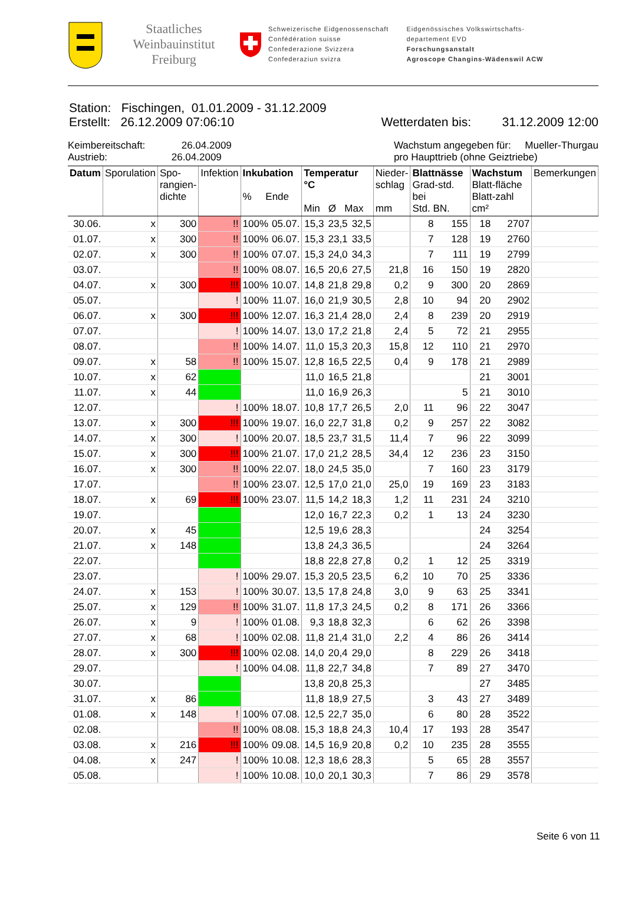Staatliches Weinbauinstitut Freiburg
Schweizerische Eidgenossenschaft
Confédération suisse
Confederazione Svizzera
Confederaziun svizra
Eidgenössisches Volkswirtschafts-
departement EVD
Forschungsanstalt
Agroscope Changins-Wädenswil ACW
Station: Fischingen, 01.01.2009 - 31.12.2009
Erstellt: 26.12.2009 07:06:10 Wetterdaten bis: 31.12.2009 12:00
Keimbereitschaft: 26.04.2009
Austrieb: 26.04.2009
Wachstum angegeben für: Mueller-Thurgau
pro Haupttrieb (ohne Geiztriebe)
| Datum | Sporulation | Spo- rangien- dichte | Infektion | Inkubation % Ende | | Temperatur °C Min Ø Max | | | Nieder- schlag mm | Blattnässe Grad-std. bei Std. BN. | | Wachstum Blatt-fläche Blatt-zahl cm² | | Bemerkungen |
| --- | --- | --- | --- | --- | --- | --- | --- | --- | --- | --- | --- | --- | --- | --- |
| 30.06. | x | 300 | !! | 100% | 05.07. | 15,3 | 23,5 | 32,5 | | 8 | 155 | 18 | 2707 | |
| 01.07. | x | 300 | !! | 100% | 06.07. | 15,3 | 23,1 | 33,5 | | 7 | 128 | 19 | 2760 | |
| 02.07. | x | 300 | !! | 100% | 07.07. | 15,3 | 24,0 | 34,3 | | 7 | 111 | 19 | 2799 | |
| 03.07. | | | !! | 100% | 08.07. | 16,5 | 20,6 | 27,5 | 21,8 | 16 | 150 | 19 | 2820 | |
| 04.07. | x | 300 | !!! | 100% | 10.07. | 14,8 | 21,8 | 29,8 | 0,2 | 9 | 300 | 20 | 2869 | |
| 05.07. | | | ! | 100% | 11.07. | 16,0 | 21,9 | 30,5 | 2,8 | 10 | 94 | 20 | 2902 | |
| 06.07. | x | 300 | !!! | 100% | 12.07. | 16,3 | 21,4 | 28,0 | 2,4 | 8 | 239 | 20 | 2919 | |
| 07.07. | | | ! | 100% | 14.07. | 13,0 | 17,2 | 21,8 | 2,4 | 5 | 72 | 21 | 2955 | |
| 08.07. | | | !! | 100% | 14.07. | 11,0 | 15,3 | 20,3 | 15,8 | 12 | 110 | 21 | 2970 | |
| 09.07. | x | 58 | !! | 100% | 15.07. | 12,8 | 16,5 | 22,5 | 0,4 | 9 | 178 | 21 | 2989 | |
| 10.07. | x | 62 | | | | 11,0 | 16,5 | 21,8 | | | | 21 | 3001 | |
| 11.07. | x | 44 | | | | 11,0 | 16,9 | 26,3 | | | 5 | 21 | 3010 | |
| 12.07. | | | ! | 100% | 18.07. | 10,8 | 17,7 | 26,5 | 2,0 | 11 | 96 | 22 | 3047 | |
| 13.07. | x | 300 | !!! | 100% | 19.07. | 16,0 | 22,7 | 31,8 | 0,2 | 9 | 257 | 22 | 3082 | |
| 14.07. | x | 300 | ! | 100% | 20.07. | 18,5 | 23,7 | 31,5 | 11,4 | 7 | 96 | 22 | 3099 | |
| 15.07. | x | 300 | !!! | 100% | 21.07. | 17,0 | 21,2 | 28,5 | 34,4 | 12 | 236 | 23 | 3150 | |
| 16.07. | x | 300 | !! | 100% | 22.07. | 18,0 | 24,5 | 35,0 | | 7 | 160 | 23 | 3179 | |
| 17.07. | | | !! | 100% | 23.07. | 12,5 | 17,0 | 21,0 | 25,0 | 19 | 169 | 23 | 3183 | |
| 18.07. | x | 69 | !!! | 100% | 23.07. | 11,5 | 14,2 | 18,3 | 1,2 | 11 | 231 | 24 | 3210 | |
| 19.07. | | | | | | 12,0 | 16,7 | 22,3 | 0,2 | 1 | 13 | 24 | 3230 | |
| 20.07. | x | 45 | | | | 12,5 | 19,6 | 28,3 | | | | 24 | 3254 | |
| 21.07. | x | 148 | | | | 13,8 | 24,3 | 36,5 | | | | 24 | 3264 | |
| 22.07. | | | | | | 18,8 | 22,8 | 27,8 | 0,2 | 1 | 12 | 25 | 3319 | |
| 23.07. | | | ! | 100% | 29.07. | 15,3 | 20,5 | 23,5 | 6,2 | 10 | 70 | 25 | 3336 | |
| 24.07. | x | 153 | ! | 100% | 30.07. | 13,5 | 17,8 | 24,8 | 3,0 | 9 | 63 | 25 | 3341 | |
| 25.07. | x | 129 | !! | 100% | 31.07. | 11,8 | 17,3 | 24,5 | 0,2 | 8 | 171 | 26 | 3366 | |
| 26.07. | x | 9 | ! | 100% | 01.08. | 9,3 | 18,8 | 32,3 | | 6 | 62 | 26 | 3398 | |
| 27.07. | x | 68 | ! | 100% | 02.08. | 11,8 | 21,4 | 31,0 | 2,2 | 4 | 86 | 26 | 3414 | |
| 28.07. | x | 300 | !!! | 100% | 02.08. | 14,0 | 20,4 | 29,0 | | 8 | 229 | 26 | 3418 | |
| 29.07. | | | ! | 100% | 04.08. | 11,8 | 22,7 | 34,8 | | 7 | 89 | 27 | 3470 | |
| 30.07. | | | | | | 13,8 | 20,8 | 25,3 | | | | 27 | 3485 | |
| 31.07. | x | 86 | | | | 11,8 | 18,9 | 27,5 | | 3 | 43 | 27 | 3489 | |
| 01.08. | x | 148 | ! | 100% | 07.08. | 12,5 | 22,7 | 35,0 | | 6 | 80 | 28 | 3522 | |
| 02.08. | | | !! | 100% | 08.08. | 15,3 | 18,8 | 24,3 | 10,4 | 17 | 193 | 28 | 3547 | |
| 03.08. | x | 216 | !!! | 100% | 09.08. | 14,5 | 16,9 | 20,8 | 0,2 | 10 | 235 | 28 | 3555 | |
| 04.08. | x | 247 | ! | 100% | 10.08. | 12,3 | 18,6 | 28,3 | | 5 | 65 | 28 | 3557 | |
| 05.08. | | | ! | 100% | 10.08. | 10,0 | 20,1 | 30,3 | | 7 | 86 | 29 | 3578 | |
Seite 6 von 11